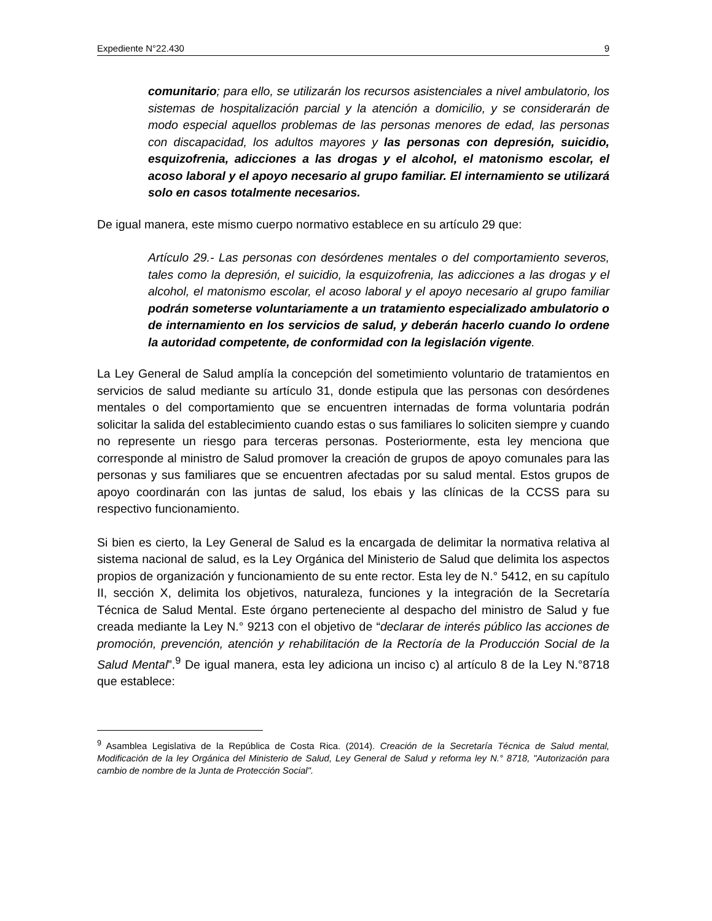Expediente N°22.430 9
comunitario; para ello, se utilizarán los recursos asistenciales a nivel ambulatorio, los sistemas de hospitalización parcial y la atención a domicilio, y se considerarán de modo especial aquellos problemas de las personas menores de edad, las personas con discapacidad, los adultos mayores y las personas con depresión, suicidio, esquizofrenia, adicciones a las drogas y el alcohol, el matonismo escolar, el acoso laboral y el apoyo necesario al grupo familiar. El internamiento se utilizará solo en casos totalmente necesarios.
De igual manera, este mismo cuerpo normativo establece en su artículo 29 que:
Artículo 29.- Las personas con desórdenes mentales o del comportamiento severos, tales como la depresión, el suicidio, la esquizofrenia, las adicciones a las drogas y el alcohol, el matonismo escolar, el acoso laboral y el apoyo necesario al grupo familiar podrán someterse voluntariamente a un tratamiento especializado ambulatorio o de internamiento en los servicios de salud, y deberán hacerlo cuando lo ordene la autoridad competente, de conformidad con la legislación vigente.
La Ley General de Salud amplía la concepción del sometimiento voluntario de tratamientos en servicios de salud mediante su artículo 31, donde estipula que las personas con desórdenes mentales o del comportamiento que se encuentren internadas de forma voluntaria podrán solicitar la salida del establecimiento cuando estas o sus familiares lo soliciten siempre y cuando no represente un riesgo para terceras personas. Posteriormente, esta ley menciona que corresponde al ministro de Salud promover la creación de grupos de apoyo comunales para las personas y sus familiares que se encuentren afectadas por su salud mental. Estos grupos de apoyo coordinarán con las juntas de salud, los ebais y las clínicas de la CCSS para su respectivo funcionamiento.
Si bien es cierto, la Ley General de Salud es la encargada de delimitar la normativa relativa al sistema nacional de salud, es la Ley Orgánica del Ministerio de Salud que delimita los aspectos propios de organización y funcionamiento de su ente rector. Esta ley de N.° 5412, en su capítulo II, sección X, delimita los objetivos, naturaleza, funciones y la integración de la Secretaría Técnica de Salud Mental. Este órgano perteneciente al despacho del ministro de Salud y fue creada mediante la Ley N.° 9213 con el objetivo de “declarar de interés público las acciones de promoción, prevención, atención y rehabilitación de la Rectoría de la Producción Social de la Salud Mental”.<sup>9</sup> De igual manera, esta ley adiciona un inciso c) al artículo 8 de la Ley N.°8718 que establece:
<sup>9</sup> Asamblea Legislativa de la República de Costa Rica. (2014). Creación de la Secretaría Técnica de Salud mental, Modificación de la ley Orgánica del Ministerio de Salud, Ley General de Salud y reforma ley N.° 8718, "Autorización para cambio de nombre de la Junta de Protección Social".